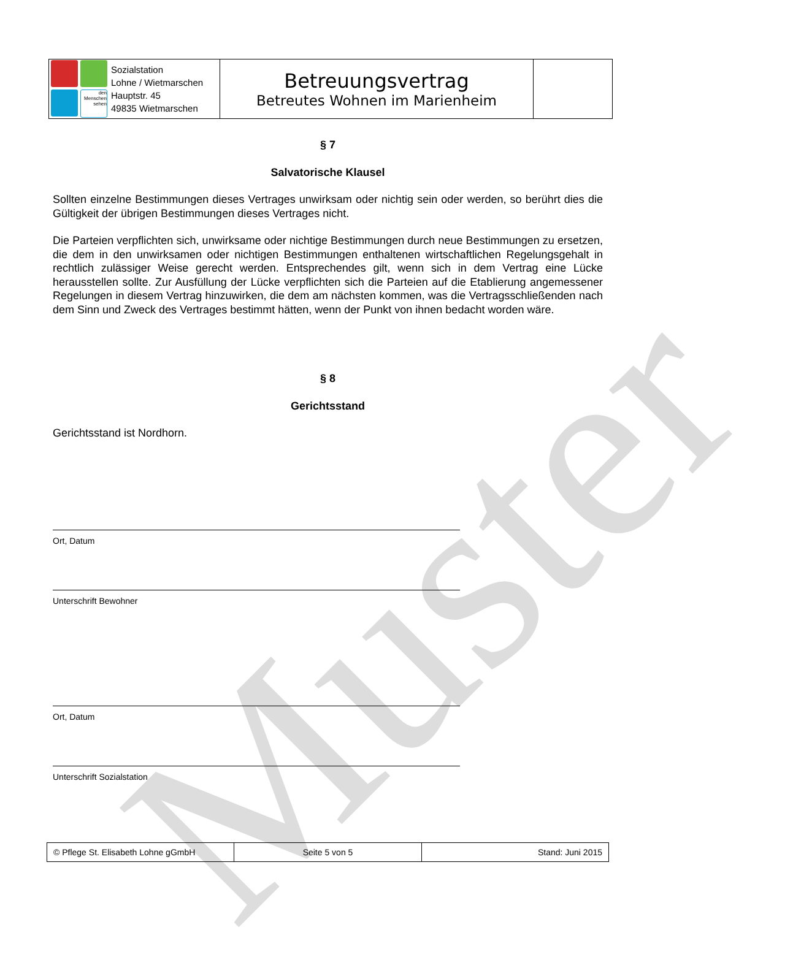Muster
| den Menschen sehen Sozialstation Lohne / Wietmarschen Hauptstr. 45 49835 Wietmarschen | Betreuungsvertrag Betreutes Wohnen im Marienheim | |
§ 7
Salvatorische Klausel
Sollten einzelne Bestimmungen dieses Vertrages unwirksam oder nichtig sein oder werden, so berührt dies die Gültigkeit der übrigen Bestimmungen dieses Vertrages nicht.
Die Parteien verpflichten sich, unwirksame oder nichtige Bestimmungen durch neue Bestimmungen zu ersetzen, die dem in den unwirksamen oder nichtigen Bestimmungen enthaltenen wirtschaftlichen Regelungsgehalt in rechtlich zulässiger Weise gerecht werden. Entsprechendes gilt, wenn sich in dem Vertrag eine Lücke herausstellen sollte. Zur Ausfüllung der Lücke verpflichten sich die Parteien auf die Etablierung angemessener Regelungen in diesem Vertrag hinzuwirken, die dem am nächsten kommen, was die Vertragsschließenden nach dem Sinn und Zweck des Vertrages bestimmt hätten, wenn der Punkt von ihnen bedacht worden wäre.
§ 8
Gerichtsstand
Gerichtsstand ist Nordhorn.
Ort, Datum
Unterschrift Bewohner
Ort, Datum
Unterschrift Sozialstation
| © Pflege St. Elisabeth Lohne gGmbH | Seite 5 von 5 | Stand: Juni 2015 |